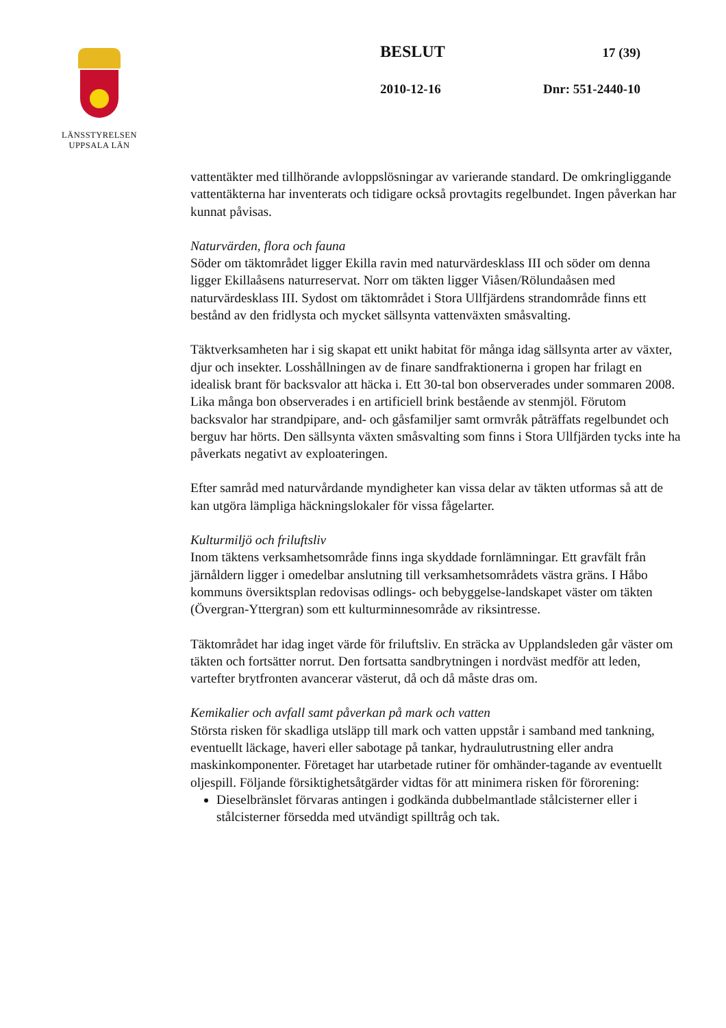LÄNSSTYRELSEN
UPPSALA LÄN
BESLUT 17 (39)
2010-12-16 Dnr: 551-2440-10
vattentäkter med tillhörande avloppslösningar av varierande standard. De omkringliggande vattentäkterna har inventerats och tidigare också provtagits regelbundet. Ingen påverkan har kunnat påvisas.
Naturvärden, flora och fauna
Söder om täktområdet ligger Ekilla ravin med naturvärdesklass III och söder om denna ligger Ekillaåsens naturreservat. Norr om täkten ligger Viåsen/Rölundaåsen med naturvärdesklass III. Sydost om täktområdet i Stora Ullfjärdens strandområde finns ett bestånd av den fridlysta och mycket sällsynta vattenväxten småsvalting.
Täktverksamheten har i sig skapat ett unikt habitat för många idag sällsynta arter av växter, djur och insekter. Losshållningen av de finare sandfraktionerna i gropen har frilagt en idealisk brant för backsvalor att häcka i. Ett 30-tal bon observerades under sommaren 2008. Lika många bon observerades i en artificiell brink bestående av stenmjöl. Förutom backsvalor har strandpipare, and- och gåsfamiljer samt ormvråk påträffats regelbundet och berguv har hörts. Den sällsynta växten småsvalting som finns i Stora Ullfjärden tycks inte ha påverkats negativt av exploateringen.
Efter samråd med naturvårdande myndigheter kan vissa delar av täkten utformas så att de kan utgöra lämpliga häckningslokaler för vissa fågelarter.
Kulturmiljö och friluftsliv
Inom täktens verksamhetsområde finns inga skyddade fornlämningar. Ett gravfält från järnåldern ligger i omedelbar anslutning till verksamhetsområdets västra gräns. I Håbo kommuns översiktsplan redovisas odlings- och bebyggelse-landskapet väster om täkten (Övergran-Yttergran) som ett kulturminnesområde av riksintresse.
Täktområdet har idag inget värde för friluftsliv. En sträcka av Upplandsleden går väster om täkten och fortsätter norrut. Den fortsatta sandbrytningen i nordväst medför att leden, vartefter brytfronten avancerar västerut, då och då måste dras om.
Kemikalier och avfall samt påverkan på mark och vatten
Största risken för skadliga utsläpp till mark och vatten uppstår i samband med tankning, eventuellt läckage, haveri eller sabotage på tankar, hydraulutrustning eller andra maskinkomponenter. Företaget har utarbetade rutiner för omhänder-tagande av eventuellt oljespill. Följande försiktighetsåtgärder vidtas för att minimera risken för förorening:
Dieselbränslet förvaras antingen i godkända dubbelmantlade stålcisterner eller i stålcisterner försedda med utvändigt spilltråg och tak.